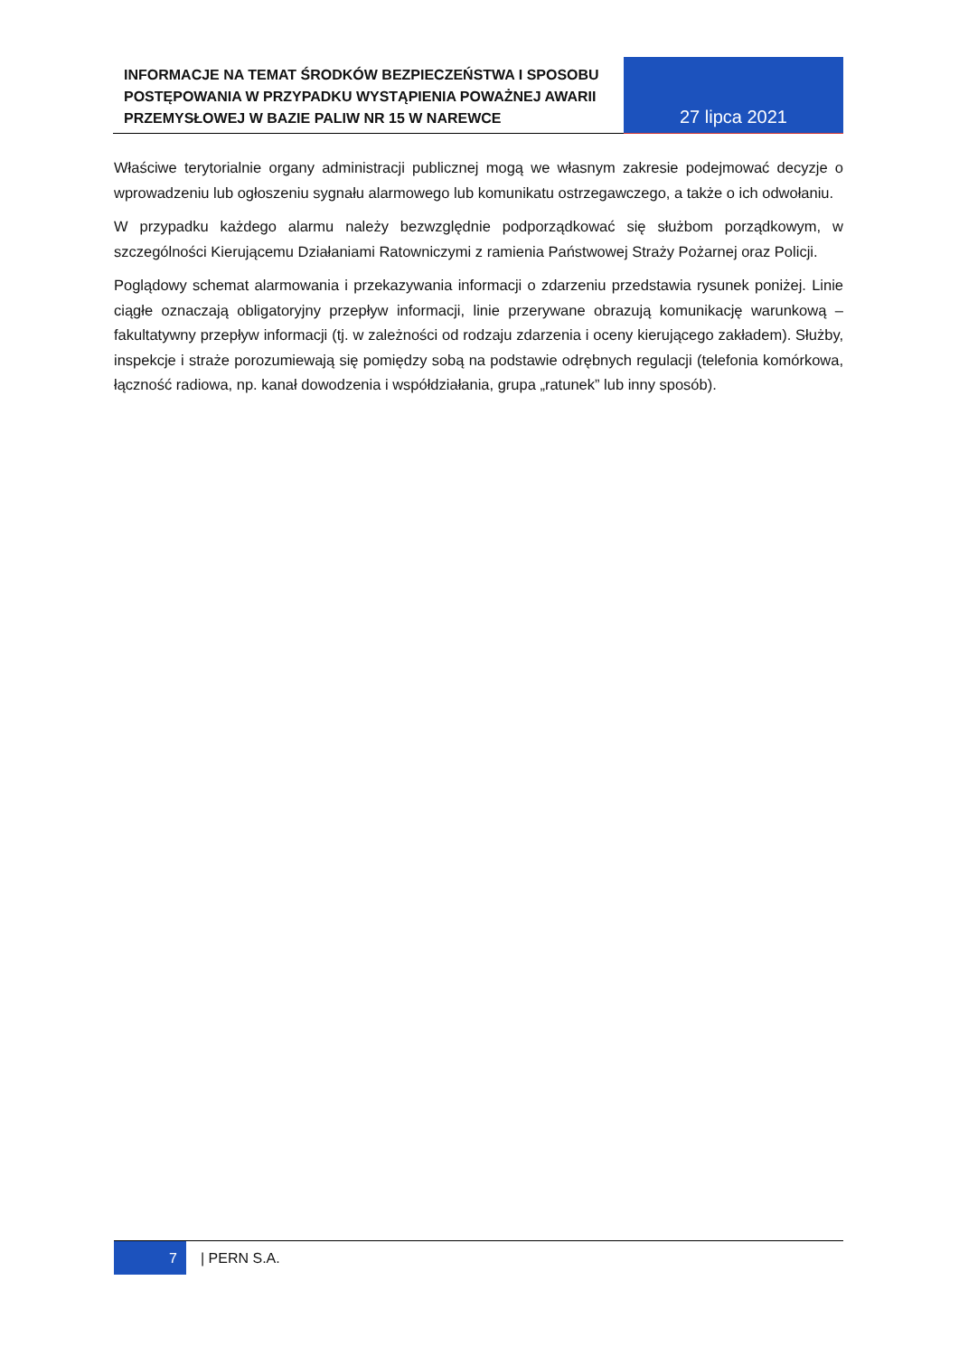INFORMACJE NA TEMAT ŚRODKÓW BEZPIECZEŃSTWA I SPOSOBU POSTĘPOWANIA W PRZYPADKU WYSTĄPIENIA POWAŻNEJ AWARII PRZEMYSŁOWEJ W BAZIE PALIW NR 15 W NAREWCE
27 lipca 2021
Właściwe terytorialnie organy administracji publicznej mogą we własnym zakresie podejmować decyzje o wprowadzeniu lub ogłoszeniu sygnału alarmowego lub komunikatu ostrzegawczego, a także o ich odwołaniu.
W przypadku każdego alarmu należy bezwzględnie podporządkować się służbom porządkowym, w szczególności Kierującemu Działaniami Ratowniczymi z ramienia Państwowej Straży Pożarnej oraz Policji.
Poglądowy schemat alarmowania i przekazywania informacji o zdarzeniu przedstawia rysunek poniżej. Linie ciągłe oznaczają obligatoryjny przepływ informacji, linie przerywane obrazują komunikację warunkową – fakultatywny przepływ informacji (tj. w zależności od rodzaju zdarzenia i oceny kierującego zakładem). Służby, inspekcje i straże porozumiewają się pomiędzy sobą na podstawie odrębnych regulacji (telefonia komórkowa, łączność radiowa, np. kanał dowodzenia i współdziałania, grupa „ratunek” lub inny sposób).
7 | PERN S.A.